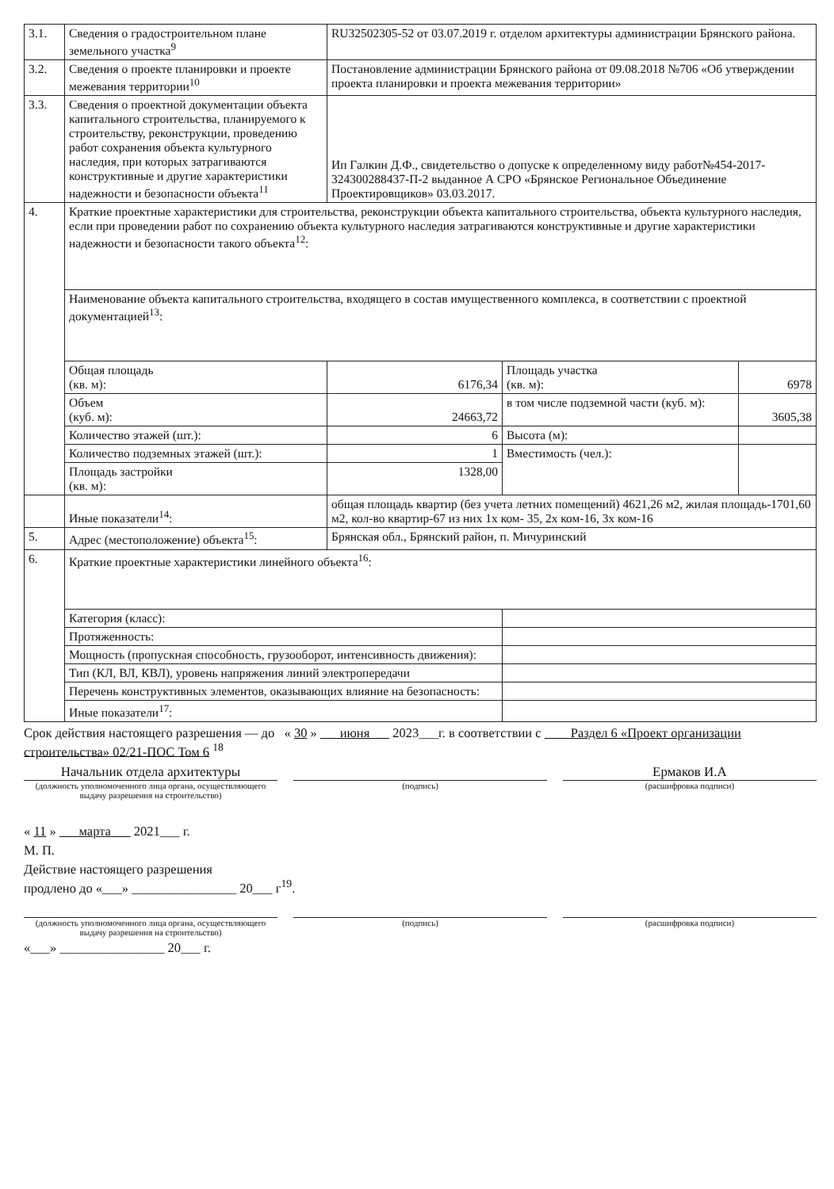| 3.1. | Сведения о градостроительном плане земельного участка<sup>9</sup> | RU32502305-52 от 03.07.2019 г. отделом архитектуры администрации Брянского района. | | |
| 3.2. | Сведения о проекте планировки и проекте межевания территории<sup>10</sup> | Постановление администрации Брянского района от 09.08.2018 №706 «Об утверждении проекта планировки и проекта межевания территории» | | |
| 3.3. | Сведения о проектной документации объекта капитального строительства, планируемого к строительству, реконструкции, проведению работ сохранения объекта культурного наследия, при которых затрагиваются конструктивные и другие характеристики надежности и безопасности объекта<sup>11</sup> | Ип Галкин Д.Ф., свидетельство о допуске к определенному виду работ№454-2017-324300288437-П-2 выданное А СРО «Брянское Региональное Объединение Проектировщиков» 03.03.2017. | | |
| 4. | Краткие проектные характеристики для строительства, реконструкции объекта капитального строительства, объекта культурного наследия, если при проведении работ по сохранению объекта культурного наследия затрагиваются конструктивные и другие характеристики надежности и безопасности такого объекта<sup>12</sup>: | | | |
| | Наименование объекта капитального строительства, входящего в состав имущественного комплекса, в соответствии с проектной документацией<sup>13</sup>: | | | |
| | Общая площадь (кв. м): | 6176,34 | Площадь участка (кв. м): | 6978 |
| | Объем (куб. м): | 24663,72 | в том числе подземной части (куб. м): | 3605,38 |
| | Количество этажей (шт.): | 6 | Высота (м): | |
| | Количество подземных этажей (шт.): | 1 | Вместимость (чел.): | |
| | Площадь застройки (кв. м): | 1328,00 | | |
| | Иные показатели<sup>14</sup>: | общая площадь квартир (без учета летних помещений) 4621,26 м2, жилая площадь-1701,60 м2, кол-во квартир-67 из них 1х ком- 35, 2х ком-16, 3х ком-16 | | |
| 5. | Адрес (местоположение) объекта<sup>15</sup>: | Брянская обл., Брянский район, п. Мичуринский | | |
| 6. | Краткие проектные характеристики линейного объекта<sup>16</sup>: | | | |
| | Категория (класс): | | | |
| | Протяженность: | | | |
| | Мощность (пропускная способность, грузооборот, интенсивность движения): | | | |
| | Тип (КЛ, ВЛ, КВЛ), уровень напряжения линий электропередачи | | | |
| | Перечень конструктивных элементов, оказывающих влияние на безопасность: | | | |
| | Иные показатели<sup>17</sup>: | | | |
Срок действия настоящего разрешения — до « 30 » июня 2023___г. в соответствии с Раздел 6 «Проект организации строительства» 02/21-ПОС Том 6 <sup>18</sup>
Начальник отдела архитектуры Ермаков И.А
(должность уполномоченного лица органа, осуществляющего выдачу разрешения на строительство)
(подпись) (расшифровка подписи)
« 11 » марта 2021___ г.
М. П.
Действие настоящего разрешения
продлено до «___» ________________ 20___ г<sup>19</sup>.
(должность уполномоченного лица органа, осуществляющего выдачу разрешения на строительство)
(подпись) (расшифровка подписи)
«___» ________________ 20___ г.